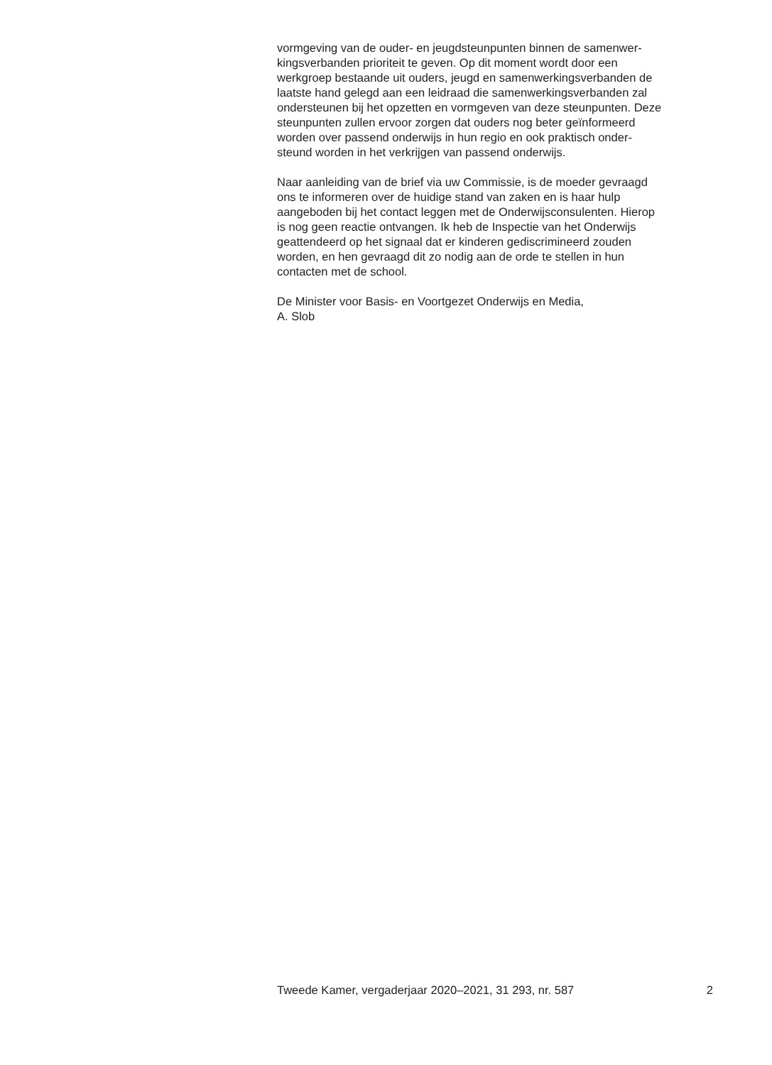vormgeving van de ouder- en jeugdsteunpunten binnen de samenwer-
kingsverbanden prioriteit te geven. Op dit moment wordt door een
werkgroep bestaande uit ouders, jeugd en samenwerkingsverbanden de
laatste hand gelegd aan een leidraad die samenwerkingsverbanden zal
ondersteunen bij het opzetten en vormgeven van deze steunpunten. Deze
steunpunten zullen ervoor zorgen dat ouders nog beter geïnformeerd
worden over passend onderwijs in hun regio en ook praktisch onder-
steund worden in het verkrijgen van passend onderwijs.
Naar aanleiding van de brief via uw Commissie, is de moeder gevraagd
ons te informeren over de huidige stand van zaken en is haar hulp
aangeboden bij het contact leggen met de Onderwijsconsulenten. Hierop
is nog geen reactie ontvangen. Ik heb de Inspectie van het Onderwijs
geattendeerd op het signaal dat er kinderen gediscrimineerd zouden
worden, en hen gevraagd dit zo nodig aan de orde te stellen in hun
contacten met de school.
De Minister voor Basis- en Voortgezet Onderwijs en Media,
A. Slob
Tweede Kamer, vergaderjaar 2020–2021, 31 293, nr. 587 2